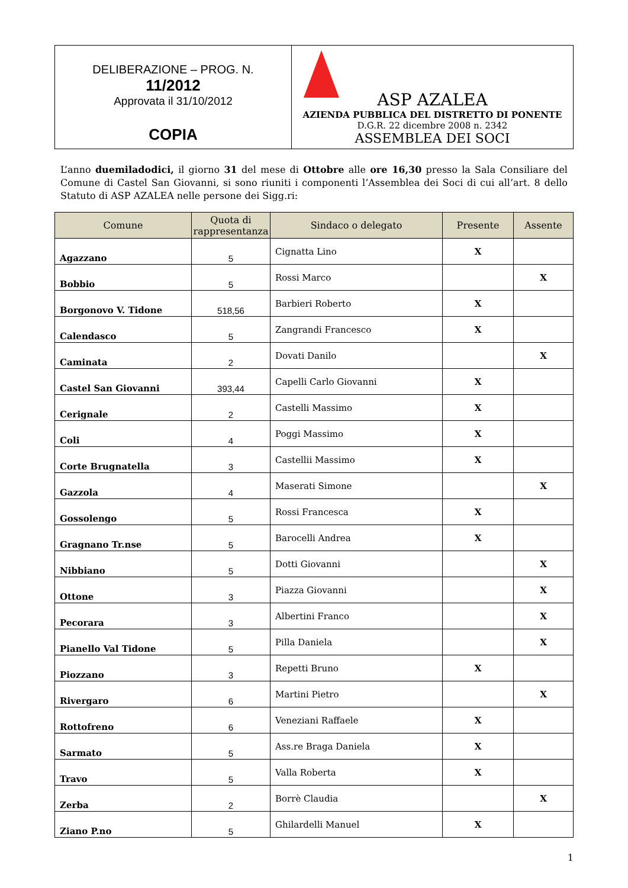| DELIBERAZIONE – PROG. N. 11/2012 Approvata il 31/10/2012 COPIA | ASP AZALEA AZIENDA PUBBLICA DEL DISTRETTO DI PONENTE D.G.R. 22 dicembre 2008 n. 2342 ASSEMBLEA DEI SOCI |
L’anno duemiladodici, il giorno 31 del mese di Ottobre alle ore 16,30 presso la Sala Consiliare del Comune di Castel San Giovanni, si sono riuniti i componenti l’Assemblea dei Soci di cui all’art. 8 dello Statuto di ASP AZALEA nelle persone dei Sigg.ri:
| Comune | Quota di rappresentanza | Sindaco o delegato | Presente | Assente |
| --- | --- | --- | --- | --- |
| Agazzano | 5 | Cignatta Lino | X | |
| Bobbio | 5 | Rossi Marco | | X |
| Borgonovo V. Tidone | 518,56 | Barbieri Roberto | X | |
| Calendasco | 5 | Zangrandi Francesco | X | |
| Caminata | 2 | Dovati Danilo | | X |
| Castel San Giovanni | 393,44 | Capelli Carlo Giovanni | X | |
| Cerignale | 2 | Castelli Massimo | X | |
| Coli | 4 | Poggi Massimo | X | |
| Corte Brugnatella | 3 | Castellii Massimo | X | |
| Gazzola | 4 | Maserati Simone | | X |
| Gossolengo | 5 | Rossi Francesca | X | |
| Gragnano Tr.nse | 5 | Barocelli Andrea | X | |
| Nibbiano | 5 | Dotti Giovanni | | X |
| Ottone | 3 | Piazza Giovanni | | X |
| Pecorara | 3 | Albertini Franco | | X |
| Pianello Val Tidone | 5 | Pilla Daniela | | X |
| Piozzano | 3 | Repetti Bruno | X | |
| Rivergaro | 6 | Martini Pietro | | X |
| Rottofreno | 6 | Veneziani Raffaele | X | |
| Sarmato | 5 | Ass.re Braga Daniela | X | |
| Travo | 5 | Valla Roberta | X | |
| Zerba | 2 | Borrè Claudia | | X |
| Ziano P.no | 5 | Ghilardelli Manuel | X | |
1